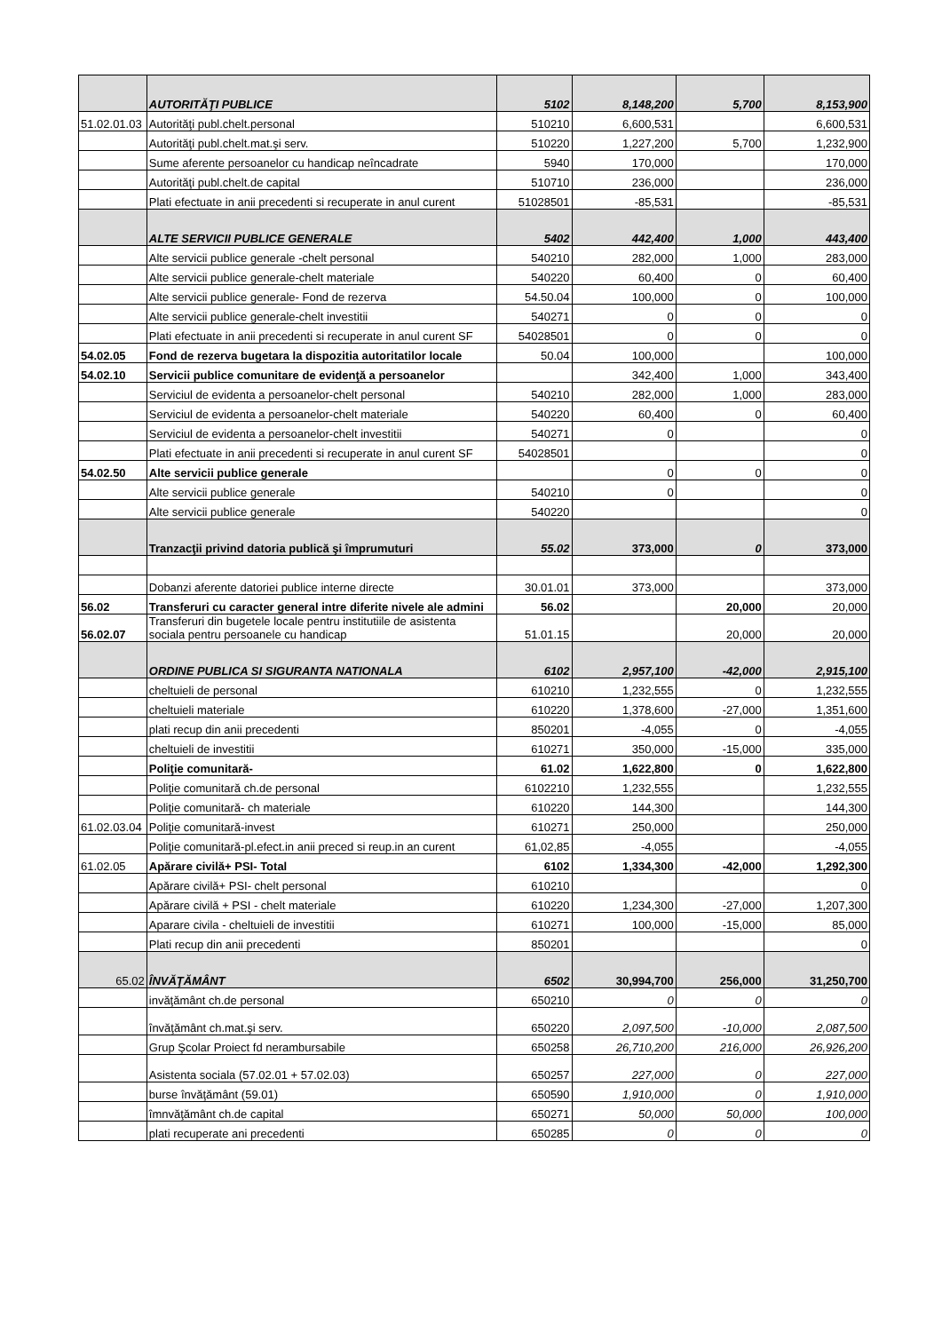| | AUTORITĂŢI PUBLICE | 5102 | 8,148,200 | 5,700 | 8,153,900 |
| 51.02.01.03 | Autorităţi publ.chelt.personal | 510210 | 6,600,531 | | 6,600,531 |
| | Autorităţi publ.chelt.mat.şi serv. | 510220 | 1,227,200 | 5,700 | 1,232,900 |
| | Sume aferente persoanelor cu handicap neîncadrate | 5940 | 170,000 | | 170,000 |
| | Autorităţi publ.chelt.de capital | 510710 | 236,000 | | 236,000 |
| | Plati efectuate in anii precedenti si recuperate in anul curent | 51028501 | -85,531 | | -85,531 |
| | ALTE SERVICII PUBLICE GENERALE | 5402 | 442,400 | 1,000 | 443,400 |
| | Alte servicii publice generale -chelt personal | 540210 | 282,000 | 1,000 | 283,000 |
| | Alte servicii publice generale-chelt materiale | 540220 | 60,400 | 0 | 60,400 |
| | Alte servicii publice generale- Fond de rezerva | 54.50.04 | 100,000 | 0 | 100,000 |
| | Alte servicii publice generale-chelt investitii | 540271 | 0 | 0 | 0 |
| | Plati efectuate in anii precedenti si recuperate in anul curent SF | 54028501 | 0 | 0 | 0 |
| 54.02.05 | Fond de rezerva bugetara la dispozitia autoritatilor locale | 50.04 | 100,000 | | 100,000 |
| 54.02.10 | Servicii publice comunitare de evidenţă a persoanelor | | 342,400 | 1,000 | 343,400 |
| | Serviciul de evidenta a persoanelor-chelt personal | 540210 | 282,000 | 1,000 | 283,000 |
| | Serviciul de evidenta a persoanelor-chelt materiale | 540220 | 60,400 | 0 | 60,400 |
| | Serviciul de evidenta a persoanelor-chelt investitii | 540271 | 0 | | 0 |
| | Plati efectuate in anii precedenti si recuperate in anul curent SF | 54028501 | | | 0 |
| 54.02.50 | Alte servicii publice generale | | 0 | 0 | 0 |
| | Alte servicii publice generale | 540210 | 0 | | 0 |
| | Alte servicii publice generale | 540220 | | | 0 |
| | Tranzacţii privind datoria publică şi împrumuturi | 55.02 | 373,000 | 0 | 373,000 |
| | Dobanzi aferente datoriei publice interne directe | 30.01.01 | 373,000 | | 373,000 |
| 56.02 | Transferuri cu caracter general intre diferite nivele ale admini | 56.02 | | 20,000 | 20,000 |
| 56.02.07 | Transferuri din bugetele locale pentru institutiile de asistenta sociala pentru persoanele cu handicap | 51.01.15 | | 20,000 | 20,000 |
| | ORDINE PUBLICA SI SIGURANTA NATIONALA | 6102 | 2,957,100 | -42,000 | 2,915,100 |
| | cheltuieli de personal | 610210 | 1,232,555 | 0 | 1,232,555 |
| | cheltuieli materiale | 610220 | 1,378,600 | -27,000 | 1,351,600 |
| | plati recup din anii precedenti | 850201 | -4,055 | 0 | -4,055 |
| | cheltuieli de investitii | 610271 | 350,000 | -15,000 | 335,000 |
| | Poliţie comunitară- | 61.02 | 1,622,800 | 0 | 1,622,800 |
| | Poliţie comunitară ch.de personal | 6102210 | 1,232,555 | | 1,232,555 |
| | Poliţie comunitară- ch materiale | 610220 | 144,300 | | 144,300 |
| 61.02.03.04 | Poliţie comunitară-invest | 610271 | 250,000 | | 250,000 |
| | Poliţie comunitară-pl.efect.in anii preced si reup.in an curent | 61,02,85 | -4,055 | | -4,055 |
| 61.02.05 | Apărare civilă+ PSI- Total | 6102 | 1,334,300 | -42,000 | 1,292,300 |
| | Apărare civilă+ PSI- chelt personal | 610210 | | | 0 |
| | Apărare civilă + PSI - chelt materiale | 610220 | 1,234,300 | -27,000 | 1,207,300 |
| | Aparare civila - cheltuieli de investitii | 610271 | 100,000 | -15,000 | 85,000 |
| | Plati recup din anii precedenti | 850201 | | | 0 |
| 65.02 | ÎNVĂŢĂMÂNT | 6502 | 30,994,700 | 256,000 | 31,250,700 |
| | invăţământ ch.de personal | 650210 | 0 | 0 | 0 |
| | învăţământ ch.mat.şi serv. | 650220 | 2,097,500 | -10,000 | 2,087,500 |
| | Grup Şcolar Proiect fd nerambursabile | 650258 | 26,710,200 | 216,000 | 26,926,200 |
| | Asistenta sociala (57.02.01 + 57.02.03) | 650257 | 227,000 | 0 | 227,000 |
| | burse învăţământ (59.01) | 650590 | 1,910,000 | 0 | 1,910,000 |
| | îmnvăţământ ch.de capital | 650271 | 50,000 | 50,000 | 100,000 |
| | plati recuperate ani precedenti | 650285 | 0 | 0 | 0 |